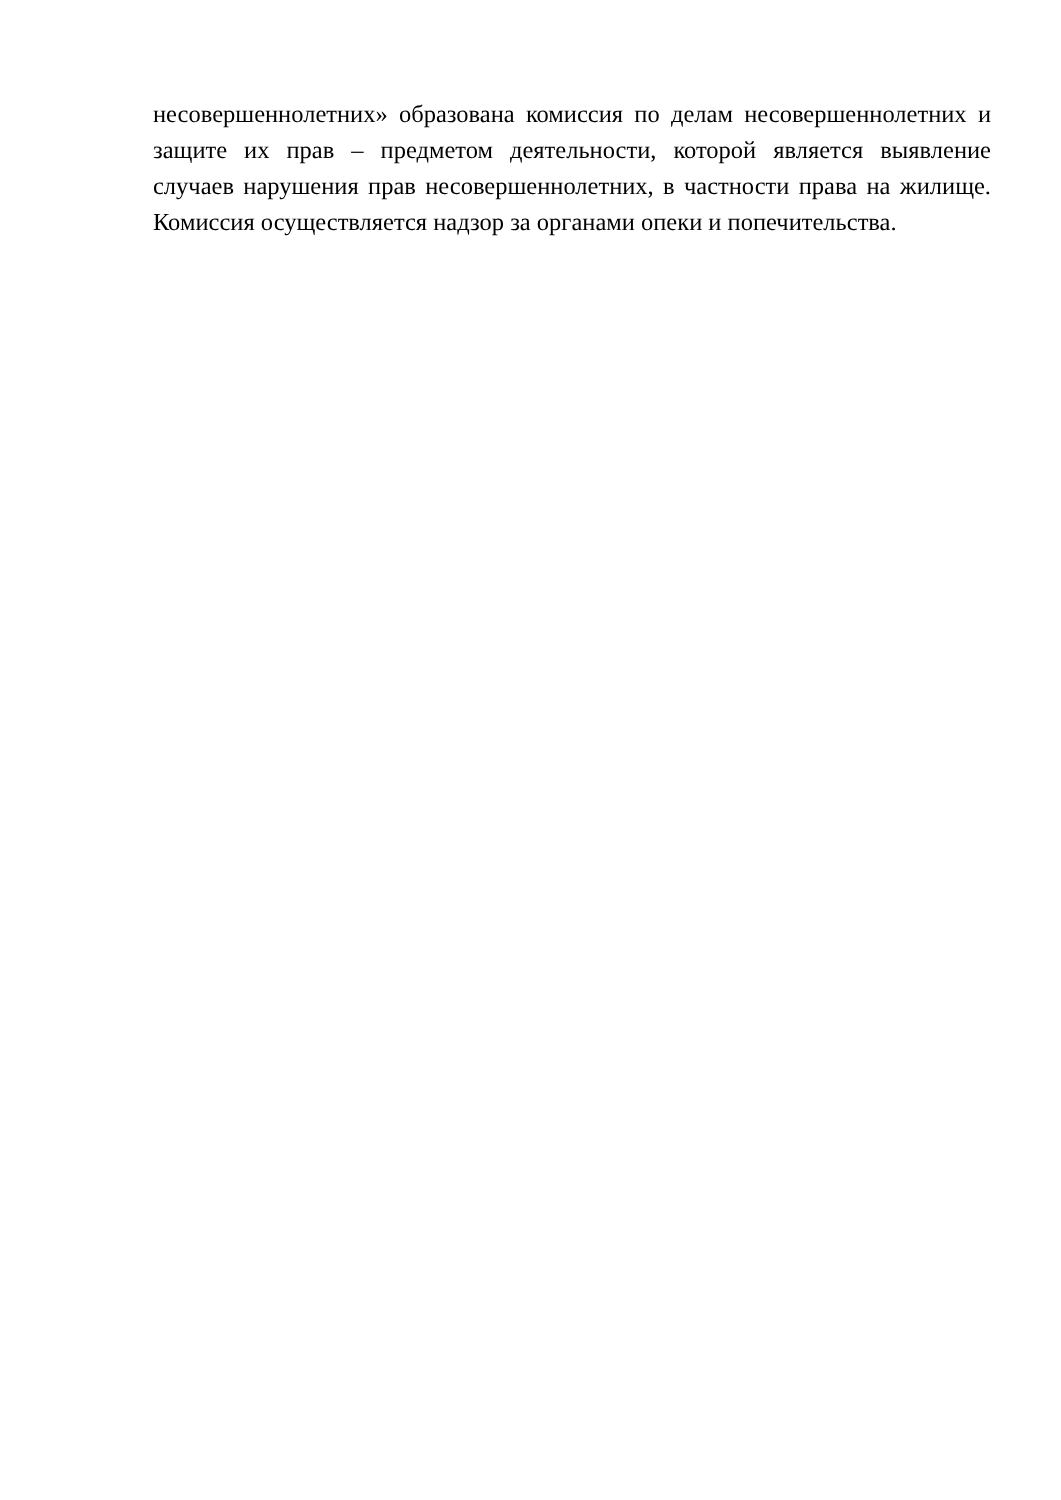несовершеннолетних» образована комиссия по делам несовершеннолетних и защите их прав – предметом деятельности, которой является выявление случаев нарушения прав несовершеннолетних, в частности права на жилище. Комиссия осуществляется надзор за органами опеки и попечительства.